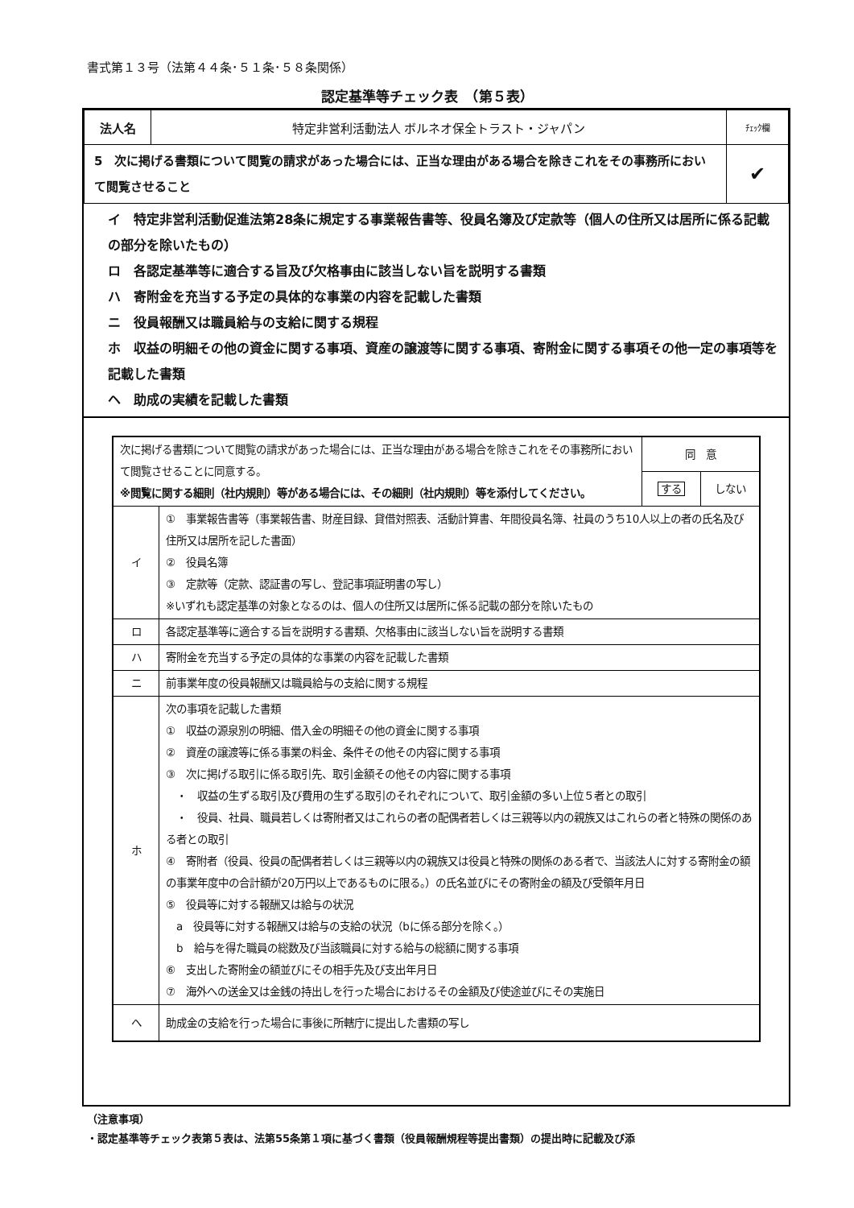書式第１３号（法第４４条･５１条･５８条関係）
認定基準等チェック表　（第５表）
| 法人名 | 特定非営利活動法人 ボルネオ保全トラスト・ジャパン | ﾁｪｯｸ欄 |
| 5 次に掲げる書類について閲覧の請求があった場合には、正当な理由がある場合を除きこれをその事務所において閲覧させること | | ✔ |
イ　特定非営利活動促進法第28条に規定する事業報告書等、役員名簿及び定款等（個人の住所又は居所に係る記載の部分を除いたもの）
ロ　各認定基準等に適合する旨及び欠格事由に該当しない旨を説明する書類
ハ　寄附金を充当する予定の具体的な事業の内容を記載した書類
ニ　役員報酬又は職員給与の支給に関する規程
ホ　収益の明細その他の資金に関する事項、資産の譲渡等に関する事項、寄附金に関する事項その他一定の事項等を記載した書類
ヘ　助成の実績を記載した書類
| 次に掲げる書類について閲覧の請求があった場合には、正当な理由がある場合を除きこれをその事務所において閲覧させることに同意する。 ※閲覧に関する細則（社内規則）等がある場合には、その細則（社内規則）等を添付してください。 | | 同 意 | |
| | | する | しない |
| イ | ① 事業報告書等（事業報告書、財産目録、貸借対照表、活動計算書、年間役員名簿、社員のうち10人以上の者の氏名及び住所又は居所を記した書面） ② 役員名簿 ③ 定款等（定款、認証書の写し、登記事項証明書の写し） ※いずれも認定基準の対象となるのは、個人の住所又は居所に係る記載の部分を除いたもの | | |
| ロ | 各認定基準等に適合する旨を説明する書類、欠格事由に該当しない旨を説明する書類 | | |
| ハ | 寄附金を充当する予定の具体的な事業の内容を記載した書類 | | |
| ニ | 前事業年度の役員報酬又は職員給与の支給に関する規程 | | |
| ホ | 次の事項を記載した書類 ① 収益の源泉別の明細、借入金の明細その他の資金に関する事項 ② 資産の譲渡等に係る事業の料金、条件その他その内容に関する事項 ③ 次に掲げる取引に係る取引先、取引金額その他その内容に関する事項 ・ 収益の生ずる取引及び費用の生ずる取引のそれぞれについて、取引金額の多い上位５者との取引 ・ 役員、社員、職員若しくは寄附者又はこれらの者の配偶者若しくは三親等以内の親族又はこれらの者と特殊の関係のある者との取引 ④ 寄附者（役員、役員の配偶者若しくは三親等以内の親族又は役員と特殊の関係のある者で、当該法人に対する寄附金の額の事業年度中の合計額が20万円以上であるものに限る。）の氏名並びにその寄附金の額及び受領年月日 ⑤ 役員等に対する報酬又は給与の状況 a 役員等に対する報酬又は給与の支給の状況（bに係る部分を除く。） b 給与を得た職員の総数及び当該職員に対する給与の総額に関する事項 ⑥ 支出した寄附金の額並びにその相手先及び支出年月日 ⑦ 海外への送金又は金銭の持出しを行った場合におけるその金額及び使途並びにその実施日 | | |
| ヘ | 助成金の支給を行った場合に事後に所轄庁に提出した書類の写し | | |
（注意事項）
・認定基準等チェック表第５表は、法第55条第１項に基づく書類（役員報酬規程等提出書類）の提出時に記載及び添